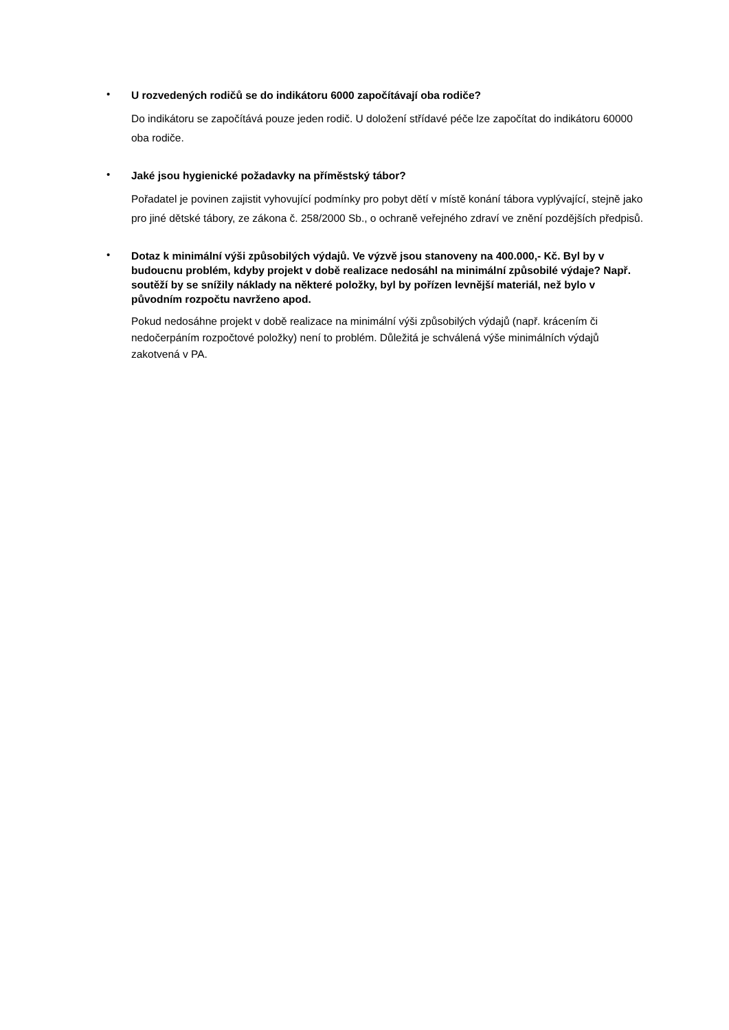•
U rozvedených rodičů se do indikátoru 6000 započítávají oba rodiče?
Do indikátoru se započítává pouze jeden rodič. U doložení střídavé péče lze započítat do indikátoru 60000 oba rodiče.
•
Jaké jsou hygienické požadavky na příměstský tábor?
Pořadatel je povinen zajistit vyhovující podmínky pro pobyt dětí v místě konání tábora vyplývající, stejně jako pro jiné dětské tábory, ze zákona č. 258/2000 Sb., o ochraně veřejného zdraví ve znění pozdějších předpisů.
•
Dotaz k minimální výši způsobilých výdajů. Ve výzvě jsou stanoveny na 400.000,- Kč. Byl by v budoucnu problém, kdyby projekt v době realizace nedosáhl na minimální způsobilé výdaje? Např. soutěží by se snížily náklady na některé položky, byl by pořízen levnější materiál, než bylo v původním rozpočtu navrženo apod.
Pokud nedosáhne projekt v době realizace na minimální výši způsobilých výdajů (např. krácením či nedočerpáním rozpočtové položky) není to problém. Důležitá je schválená výše minimálních výdajů zakotvená v PA.